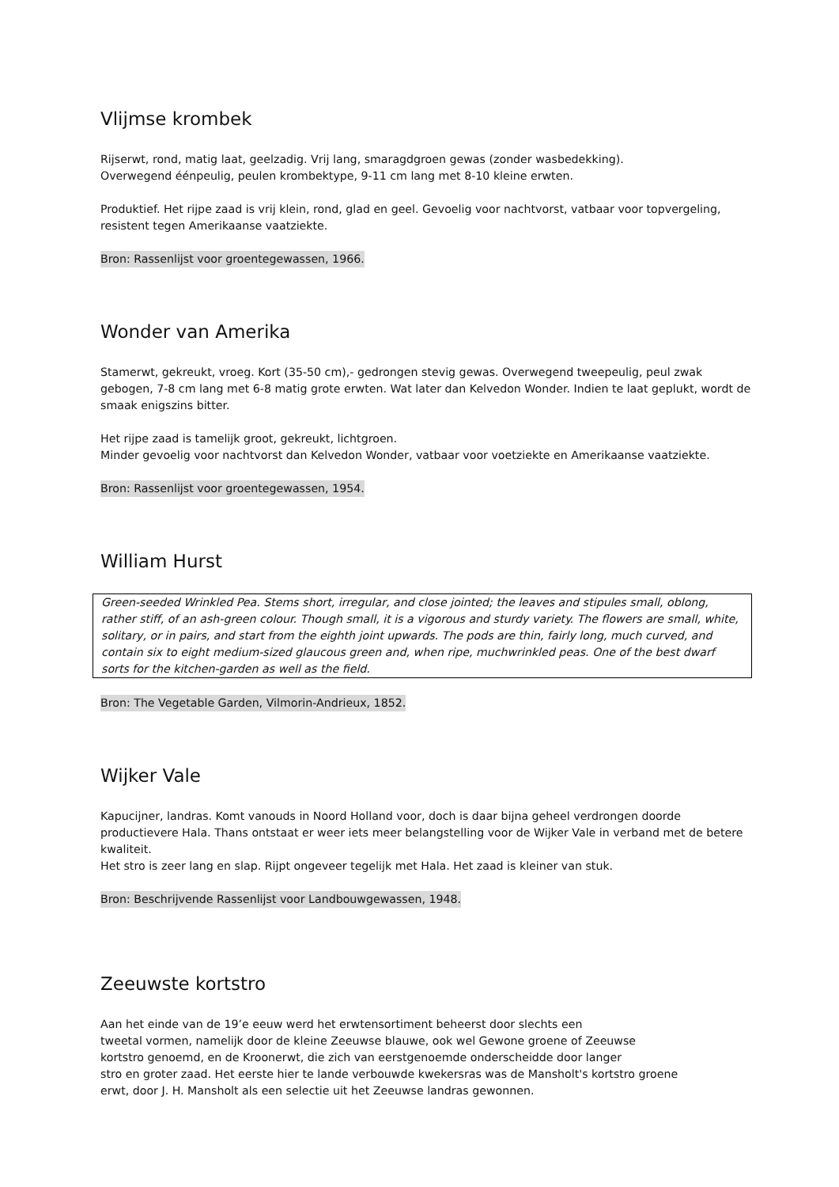Vlijmse krombek
Rijserwt, rond, matig laat, geelzadig. Vrij lang, smaragdgroen gewas (zonder wasbedekking).
Overwegend éénpeulig, peulen krombektype, 9-11 cm lang met 8-10 kleine erwten.
Produktief. Het rijpe zaad is vrij klein, rond, glad en geel. Gevoelig voor nachtvorst, vatbaar voor topvergeling, resistent tegen Amerikaanse vaatziekte.
Bron: Rassenlijst voor groentegewassen, 1966.
Wonder van Amerika
Stamerwt, gekreukt, vroeg. Kort (35-50 cm),- gedrongen stevig gewas. Overwegend tweepeulig, peul zwak gebogen, 7-8 cm lang met 6-8 matig grote erwten. Wat later dan Kelvedon Wonder. Indien te laat geplukt, wordt de smaak enigszins bitter.
Het rijpe zaad is tamelijk groot, gekreukt, lichtgroen.
Minder gevoelig voor nachtvorst dan Kelvedon Wonder, vatbaar voor voetziekte en Amerikaanse vaatziekte.
Bron: Rassenlijst voor groentegewassen, 1954.
William Hurst
Green-seeded Wrinkled Pea. Stems short, irregular, and close jointed; the leaves and stipules small, oblong, rather stiff, of an ash-green colour. Though small, it is a vigorous and sturdy variety. The flowers are small, white, solitary, or in pairs, and start from the eighth joint upwards. The pods are thin, fairly long, much curved, and contain six to eight medium-sized glaucous green and, when ripe, muchwrinkled peas. One of the best dwarf sorts for the kitchen-garden as well as the field.
Bron: The Vegetable Garden, Vilmorin-Andrieux, 1852.
Wijker Vale
Kapucijner, landras. Komt vanouds in Noord Holland voor, doch is daar bijna geheel verdrongen doorde productievere Hala. Thans ontstaat er weer iets meer belangstelling voor de Wijker Vale in verband met de betere kwaliteit.
Het stro is zeer lang en slap. Rijpt ongeveer tegelijk met Hala. Het zaad is kleiner van stuk.
Bron: Beschrijvende Rassenlijst voor Landbouwgewassen, 1948.
Zeeuwste kortstro
Aan het einde van de 19’e eeuw werd het erwtensortiment beheerst door slechts een
tweetal vormen, namelijk door de kleine Zeeuwse blauwe, ook wel Gewone groene of Zeeuwse
kortstro genoemd, en de Kroonerwt, die zich van eerstgenoemde onderscheidde door langer
stro en groter zaad. Het eerste hier te lande verbouwde kwekersras was de Mansholt's kortstro groene
erwt, door J. H. Mansholt als een selectie uit het Zeeuwse landras gewonnen.